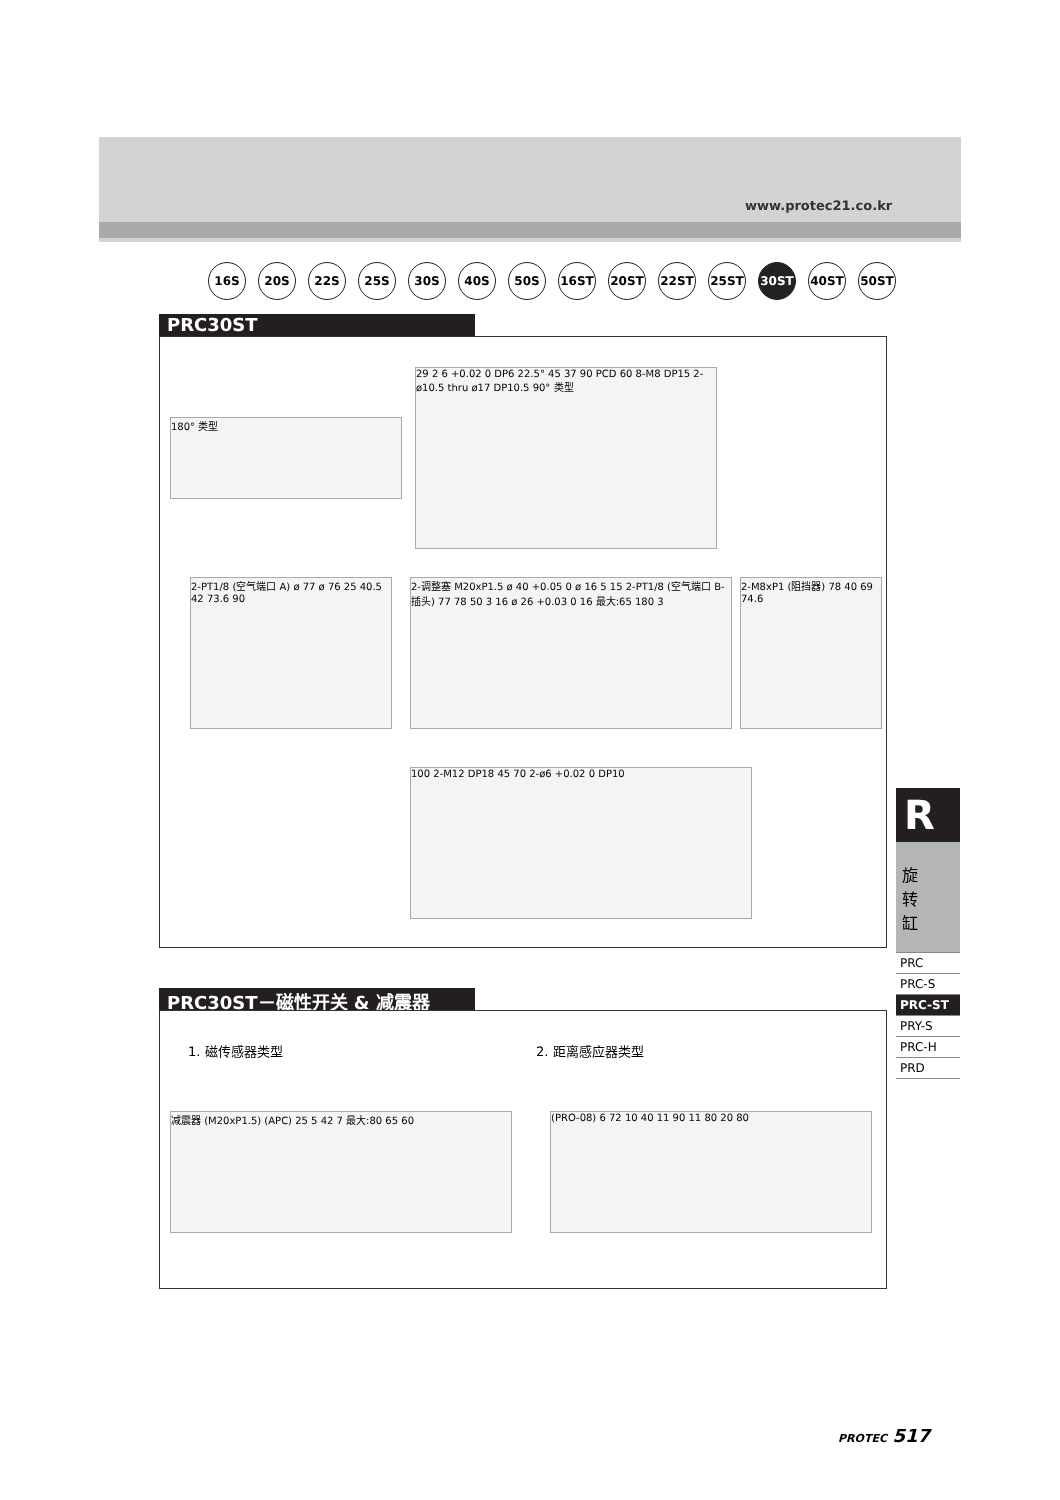www.protec21.co.kr
16S 20S 22S 25S 30S 40S 50S 16ST 20ST 22ST 25ST 30ST 40ST 50ST
PRC30ST
180° 类型
29 2 6 +0.02 0 DP6 22.5° 45 37 90 PCD 60 8-M8 DP15 2-ø10.5 thru ø17 DP10.5 90° 类型
2-PT1/8 (空气端口 A) ø 77 ø 76 25 40.5 42 73.6 90
2-调整塞 M20xP1.5 ø 40 +0.05 0 ø 16 5 15 2-PT1/8 (空气端口 B-插头) 77 78 50 3 16 ø 26 +0.03 0 16 最大:65 180 3
2-M8xP1 (阻挡器) 78 40 69 74.6
100 2-M12 DP18 45 70 2-ø6 +0.02 0 DP10
PRC30ST－磁性开关 & 减震器
1. 磁传感器类型 2. 距离感应器类型
减震器 (M20xP1.5) (APC) 25 5 42 7 最大:80 65 60 (PRO-08) 6 72 10 40 11 90 11 80 20 80
R
旋
转
缸
PRC
PRC-S
PRC-ST
PRY-S
PRC-H
PRD
PROTEC 517